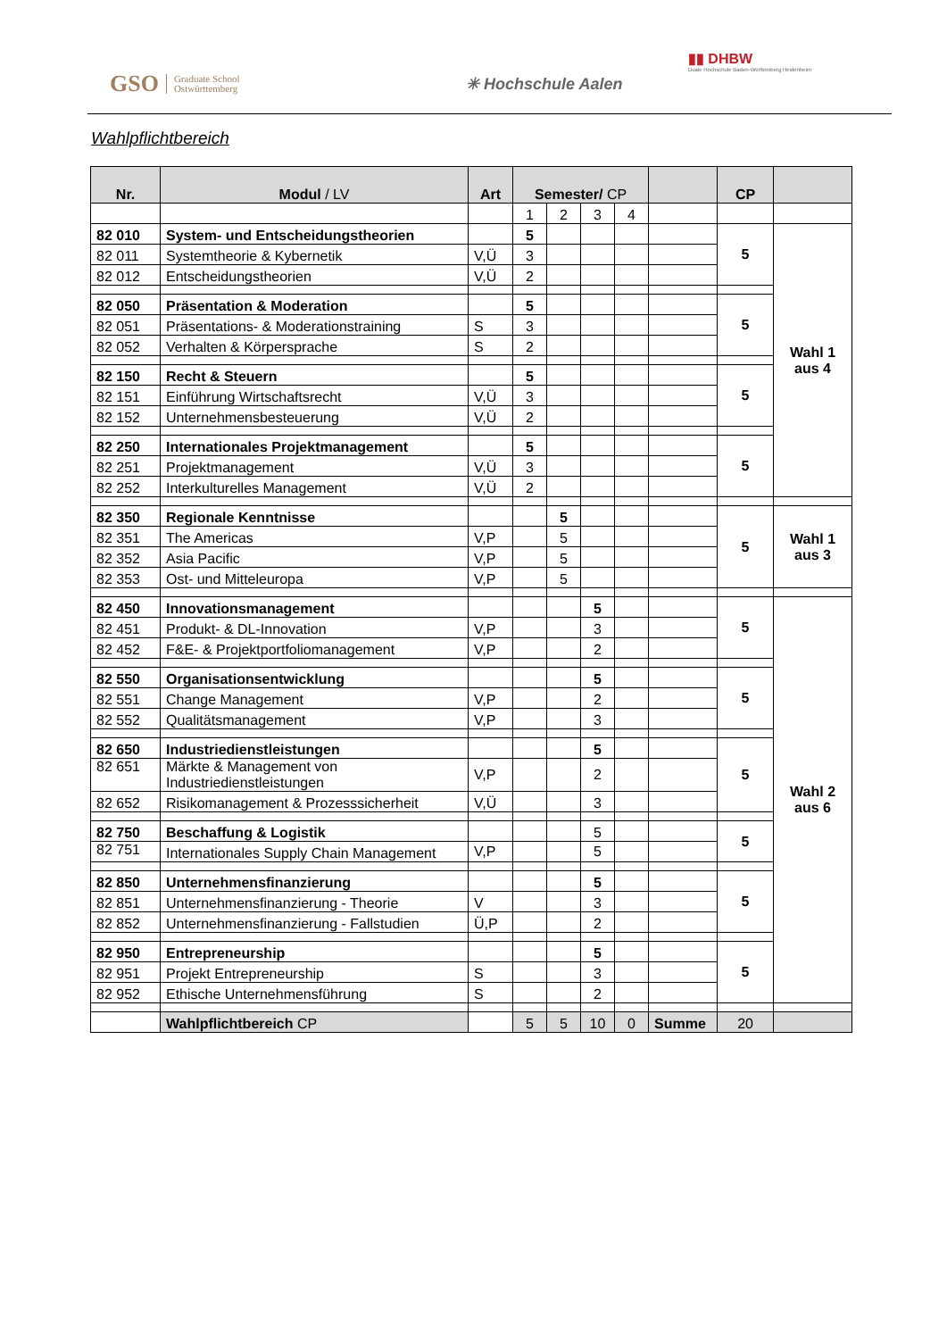GSO Graduate School
Ostwürttemberg
✳ Hochschule Aalen
▮▮ DHBW
Duale Hochschule Baden-Württemberg Heidenheim
Wahlpflichtbereich
| Nr. | Modul / LV | Art | Semester/ CP | | | | | CP | |
| --- | --- | --- | --- | --- | --- | --- | --- | --- | --- |
| | | | 1 | 2 | 3 | 4 | | | |
| 82 010 | System- und Entscheidungstheorien | | 5 | | | | | 5 | Wahl 1 aus 4 |
| 82 011 | Systemtheorie & Kybernetik | V,Ü | 3 | | | | | | |
| 82 012 | Entscheidungstheorien | V,Ü | 2 | | | | | | |
| 82 050 | Präsentation & Moderation | | 5 | | | | | 5 | |
| 82 051 | Präsentations- & Moderationstraining | S | 3 | | | | | | |
| 82 052 | Verhalten & Körpersprache | S | 2 | | | | | | |
| 82 150 | Recht & Steuern | | 5 | | | | | 5 | |
| 82 151 | Einführung Wirtschaftsrecht | V,Ü | 3 | | | | | | |
| 82 152 | Unternehmensbesteuerung | V,Ü | 2 | | | | | | |
| 82 250 | Internationales Projektmanagement | | 5 | | | | | 5 | |
| 82 251 | Projektmanagement | V,Ü | 3 | | | | | | |
| 82 252 | Interkulturelles Management | V,Ü | 2 | | | | | | |
| 82 350 | Regionale Kenntnisse | | | 5 | | | | 5 | Wahl 1 aus 3 |
| 82 351 | The Americas | V,P | | 5 | | | | | |
| 82 352 | Asia Pacific | V,P | | 5 | | | | | |
| 82 353 | Ost- und Mitteleuropa | V,P | | 5 | | | | | |
| 82 450 | Innovationsmanagement | | | | 5 | | | 5 | Wahl 2 aus 6 |
| 82 451 | Produkt- & DL-Innovation | V,P | | | 3 | | | | |
| 82 452 | F&E- & Projektportfoliomanagement | V,P | | | 2 | | | | |
| 82 550 | Organisationsentwicklung | | | | 5 | | | 5 | |
| 82 551 | Change Management | V,P | | | 2 | | | | |
| 82 552 | Qualitätsmanagement | V,P | | | 3 | | | | |
| 82 650 | Industriedienstleistungen | | | | 5 | | | 5 | |
| 82 651 | Märkte & Management von Industriedienstleistungen | V,P | | | 2 | | | | |
| 82 652 | Risikomanagement & Prozesssicherheit | V,Ü | | | 3 | | | | |
| 82 750 | Beschaffung & Logistik | | | | 5 | | | 5 | |
| 82 751 | Internationales Supply Chain Management | V,P | | | 5 | | | | |
| 82 850 | Unternehmensfinanzierung | | | | 5 | | | 5 | |
| 82 851 | Unternehmensfinanzierung - Theorie | V | | | 3 | | | | |
| 82 852 | Unternehmensfinanzierung - Fallstudien | Ü,P | | | 2 | | | | |
| 82 950 | Entrepreneurship | | | | 5 | | | 5 | |
| 82 951 | Projekt Entrepreneurship | S | | | 3 | | | | |
| 82 952 | Ethische Unternehmensführung | S | | | 2 | | | | |
| | Wahlpflichtbereich CP | | 5 | 5 | 10 | 0 | Summe | 20 | |